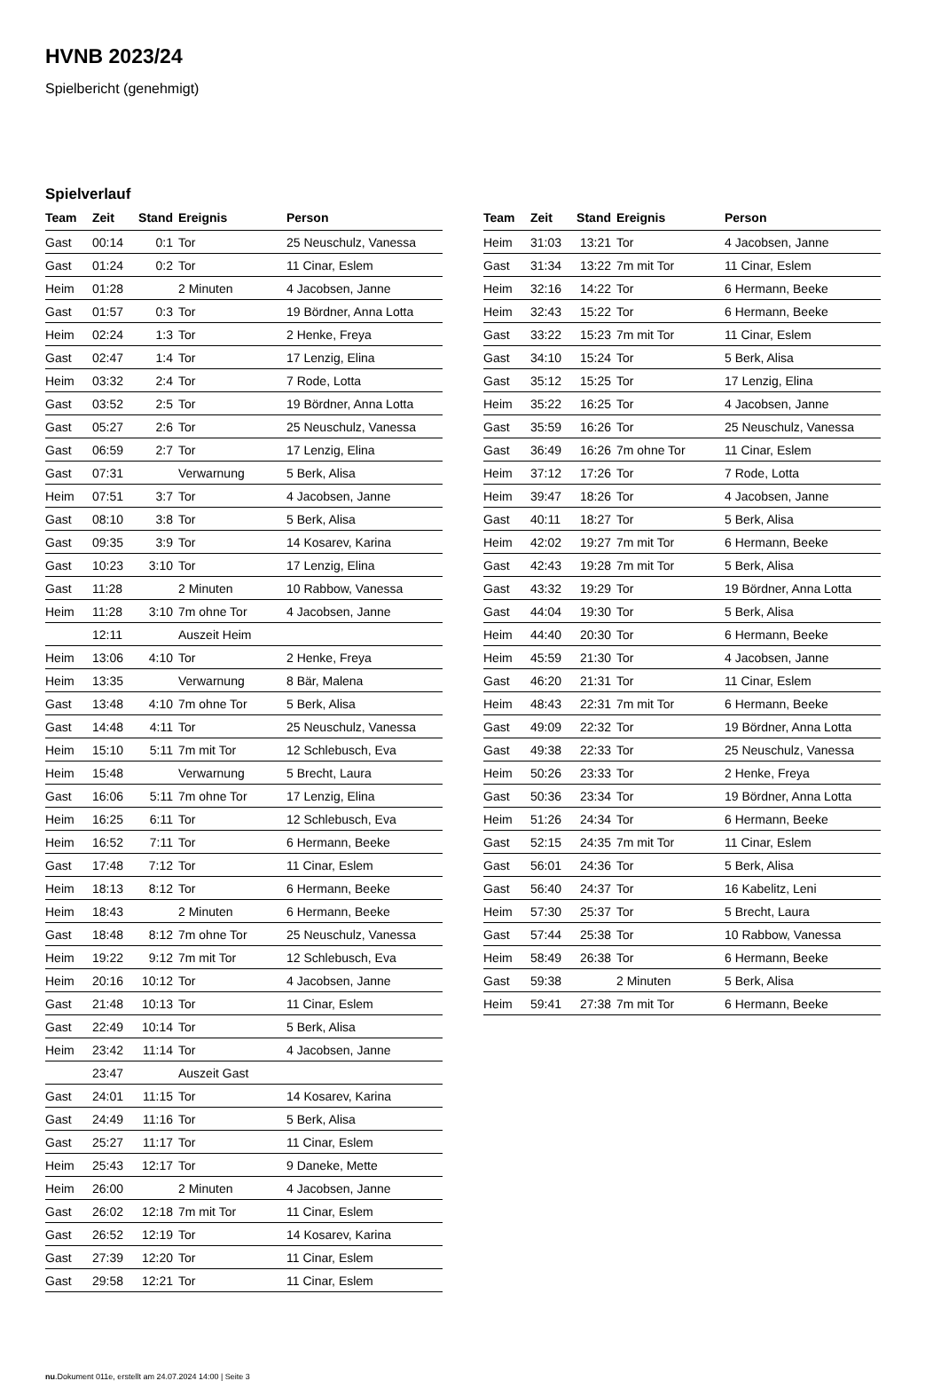HVNB 2023/24
Spielbericht (genehmigt)
Spielverlauf
| Team | Zeit | Stand | Ereignis | Person |
| --- | --- | --- | --- | --- |
| Gast | 00:14 | 0:1 | Tor | 25 Neuschulz, Vanessa |
| Gast | 01:24 | 0:2 | Tor | 11 Cinar, Eslem |
| Heim | 01:28 | | 2 Minuten | 4 Jacobsen, Janne |
| Gast | 01:57 | 0:3 | Tor | 19 Bördner, Anna Lotta |
| Heim | 02:24 | 1:3 | Tor | 2 Henke, Freya |
| Gast | 02:47 | 1:4 | Tor | 17 Lenzig, Elina |
| Heim | 03:32 | 2:4 | Tor | 7 Rode, Lotta |
| Gast | 03:52 | 2:5 | Tor | 19 Bördner, Anna Lotta |
| Gast | 05:27 | 2:6 | Tor | 25 Neuschulz, Vanessa |
| Gast | 06:59 | 2:7 | Tor | 17 Lenzig, Elina |
| Gast | 07:31 | | Verwarnung | 5 Berk, Alisa |
| Heim | 07:51 | 3:7 | Tor | 4 Jacobsen, Janne |
| Gast | 08:10 | 3:8 | Tor | 5 Berk, Alisa |
| Gast | 09:35 | 3:9 | Tor | 14 Kosarev, Karina |
| Gast | 10:23 | 3:10 | Tor | 17 Lenzig, Elina |
| Gast | 11:28 | | 2 Minuten | 10 Rabbow, Vanessa |
| Heim | 11:28 | 3:10 | 7m ohne Tor | 4 Jacobsen, Janne |
| | 12:11 | | Auszeit Heim | |
| Heim | 13:06 | 4:10 | Tor | 2 Henke, Freya |
| Heim | 13:35 | | Verwarnung | 8 Bär, Malena |
| Gast | 13:48 | 4:10 | 7m ohne Tor | 5 Berk, Alisa |
| Gast | 14:48 | 4:11 | Tor | 25 Neuschulz, Vanessa |
| Heim | 15:10 | 5:11 | 7m mit Tor | 12 Schlebusch, Eva |
| Heim | 15:48 | | Verwarnung | 5 Brecht, Laura |
| Gast | 16:06 | 5:11 | 7m ohne Tor | 17 Lenzig, Elina |
| Heim | 16:25 | 6:11 | Tor | 12 Schlebusch, Eva |
| Heim | 16:52 | 7:11 | Tor | 6 Hermann, Beeke |
| Gast | 17:48 | 7:12 | Tor | 11 Cinar, Eslem |
| Heim | 18:13 | 8:12 | Tor | 6 Hermann, Beeke |
| Heim | 18:43 | | 2 Minuten | 6 Hermann, Beeke |
| Gast | 18:48 | 8:12 | 7m ohne Tor | 25 Neuschulz, Vanessa |
| Heim | 19:22 | 9:12 | 7m mit Tor | 12 Schlebusch, Eva |
| Heim | 20:16 | 10:12 | Tor | 4 Jacobsen, Janne |
| Gast | 21:48 | 10:13 | Tor | 11 Cinar, Eslem |
| Gast | 22:49 | 10:14 | Tor | 5 Berk, Alisa |
| Heim | 23:42 | 11:14 | Tor | 4 Jacobsen, Janne |
| | 23:47 | | Auszeit Gast | |
| Gast | 24:01 | 11:15 | Tor | 14 Kosarev, Karina |
| Gast | 24:49 | 11:16 | Tor | 5 Berk, Alisa |
| Gast | 25:27 | 11:17 | Tor | 11 Cinar, Eslem |
| Heim | 25:43 | 12:17 | Tor | 9 Daneke, Mette |
| Heim | 26:00 | | 2 Minuten | 4 Jacobsen, Janne |
| Gast | 26:02 | 12:18 | 7m mit Tor | 11 Cinar, Eslem |
| Gast | 26:52 | 12:19 | Tor | 14 Kosarev, Karina |
| Gast | 27:39 | 12:20 | Tor | 11 Cinar, Eslem |
| Gast | 29:58 | 12:21 | Tor | 11 Cinar, Eslem |
| Team | Zeit | Stand | Ereignis | Person |
| --- | --- | --- | --- | --- |
| Heim | 31:03 | 13:21 | Tor | 4 Jacobsen, Janne |
| Gast | 31:34 | 13:22 | 7m mit Tor | 11 Cinar, Eslem |
| Heim | 32:16 | 14:22 | Tor | 6 Hermann, Beeke |
| Heim | 32:43 | 15:22 | Tor | 6 Hermann, Beeke |
| Gast | 33:22 | 15:23 | 7m mit Tor | 11 Cinar, Eslem |
| Gast | 34:10 | 15:24 | Tor | 5 Berk, Alisa |
| Gast | 35:12 | 15:25 | Tor | 17 Lenzig, Elina |
| Heim | 35:22 | 16:25 | Tor | 4 Jacobsen, Janne |
| Gast | 35:59 | 16:26 | Tor | 25 Neuschulz, Vanessa |
| Gast | 36:49 | 16:26 | 7m ohne Tor | 11 Cinar, Eslem |
| Heim | 37:12 | 17:26 | Tor | 7 Rode, Lotta |
| Heim | 39:47 | 18:26 | Tor | 4 Jacobsen, Janne |
| Gast | 40:11 | 18:27 | Tor | 5 Berk, Alisa |
| Heim | 42:02 | 19:27 | 7m mit Tor | 6 Hermann, Beeke |
| Gast | 42:43 | 19:28 | 7m mit Tor | 5 Berk, Alisa |
| Gast | 43:32 | 19:29 | Tor | 19 Bördner, Anna Lotta |
| Gast | 44:04 | 19:30 | Tor | 5 Berk, Alisa |
| Heim | 44:40 | 20:30 | Tor | 6 Hermann, Beeke |
| Heim | 45:59 | 21:30 | Tor | 4 Jacobsen, Janne |
| Gast | 46:20 | 21:31 | Tor | 11 Cinar, Eslem |
| Heim | 48:43 | 22:31 | 7m mit Tor | 6 Hermann, Beeke |
| Gast | 49:09 | 22:32 | Tor | 19 Bördner, Anna Lotta |
| Gast | 49:38 | 22:33 | Tor | 25 Neuschulz, Vanessa |
| Heim | 50:26 | 23:33 | Tor | 2 Henke, Freya |
| Gast | 50:36 | 23:34 | Tor | 19 Bördner, Anna Lotta |
| Heim | 51:26 | 24:34 | Tor | 6 Hermann, Beeke |
| Gast | 52:15 | 24:35 | 7m mit Tor | 11 Cinar, Eslem |
| Gast | 56:01 | 24:36 | Tor | 5 Berk, Alisa |
| Gast | 56:40 | 24:37 | Tor | 16 Kabelitz, Leni |
| Heim | 57:30 | 25:37 | Tor | 5 Brecht, Laura |
| Gast | 57:44 | 25:38 | Tor | 10 Rabbow, Vanessa |
| Heim | 58:49 | 26:38 | Tor | 6 Hermann, Beeke |
| Gast | 59:38 | | 2 Minuten | 5 Berk, Alisa |
| Heim | 59:41 | 27:38 | 7m mit Tor | 6 Hermann, Beeke |
nu.Dokument 011e, erstellt am 24.07.2024 14:00 | Seite 3